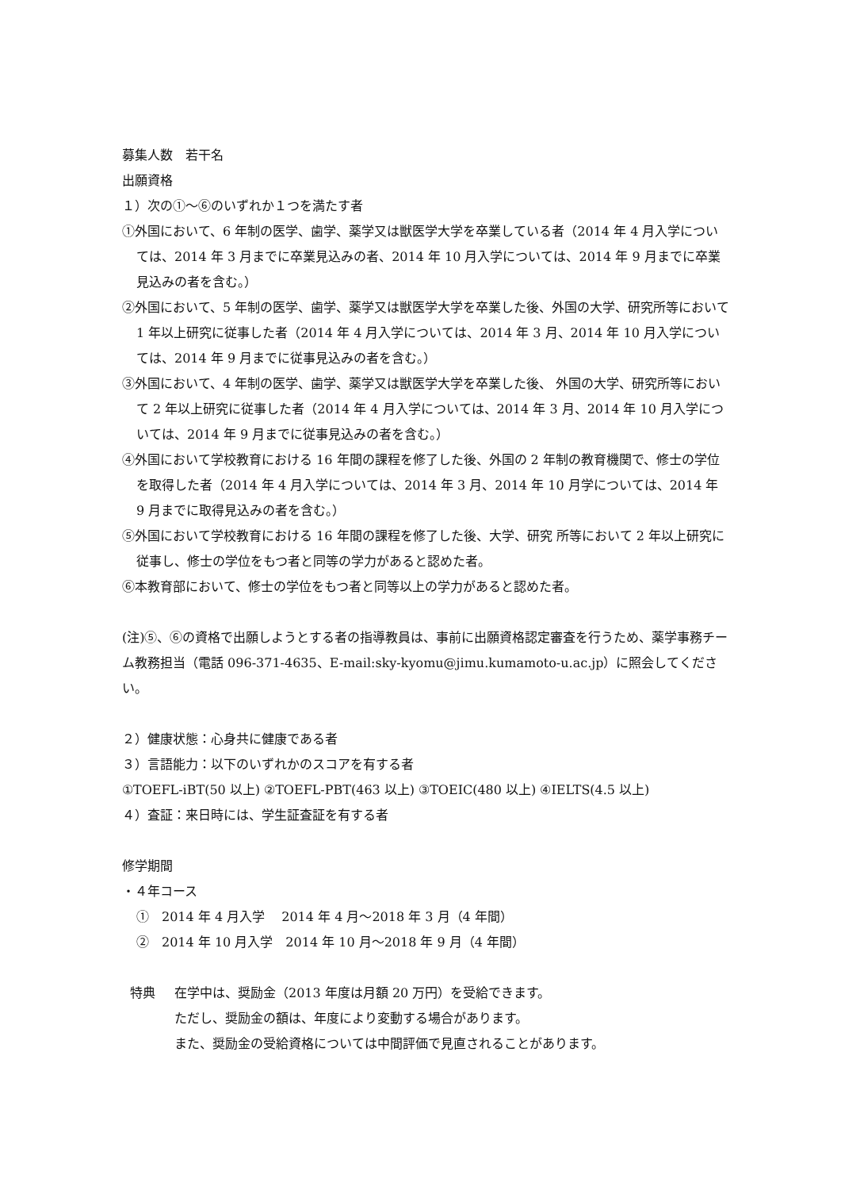募集人数　若干名
出願資格
１）次の①～⑥のいずれか１つを満たす者
①外国において、6 年制の医学、歯学、薬学又は獣医学大学を卒業している者（2014 年 4 月入学については、2014 年 3 月までに卒業見込みの者、2014 年 10 月入学については、2014 年 9 月までに卒業見込みの者を含む。）
②外国において、5 年制の医学、歯学、薬学又は獣医学大学を卒業した後、外国の大学、研究所等において 1 年以上研究に従事した者（2014 年 4 月入学については、2014 年 3 月、2014 年 10 月入学については、2014 年 9 月までに従事見込みの者を含む。）
③外国において、4 年制の医学、歯学、薬学又は獣医学大学を卒業した後、 外国の大学、研究所等において 2 年以上研究に従事した者（2014 年 4 月入学については、2014 年 3 月、2014 年 10 月入学については、2014 年 9 月までに従事見込みの者を含む。）
④外国において学校教育における 16 年間の課程を修了した後、外国の 2 年制の教育機関で、修士の学位を取得した者（2014 年 4 月入学については、2014 年 3 月、2014 年 10 月学については、2014 年 9 月までに取得見込みの者を含む。）
⑤外国において学校教育における 16 年間の課程を修了した後、大学、研究 所等において 2 年以上研究に従事し、修士の学位をもつ者と同等の学力があると認めた者。
⑥本教育部において、修士の学位をもつ者と同等以上の学力があると認めた者。
(注)⑤、⑥の資格で出願しようとする者の指導教員は、事前に出願資格認定審査を行うため、薬学事務チーム教務担当（電話 096-371-4635、E-mail:sky-kyomu@jimu.kumamoto-u.ac.jp）に照会してください。
２）健康状態：心身共に健康である者
３）言語能力：以下のいずれかのスコアを有する者
①TOEFL-iBT(50 以上) ②TOEFL-PBT(463 以上) ③TOEIC(480 以上) ④IELTS(4.5 以上)
４）査証：来日時には、学生証査証を有する者
修学期間
・４年コース
①　2014 年 4 月入学　 2014 年 4 月～2018 年 3 月（4 年間）
②　2014 年 10 月入学　2014 年 10 月～2018 年 9 月（4 年間）
特典 在学中は、奨励金（2013 年度は月額 20 万円）を受給できます。
ただし、奨励金の額は、年度により変動する場合があります。
また、奨励金の受給資格については中間評価で見直されることがあります。